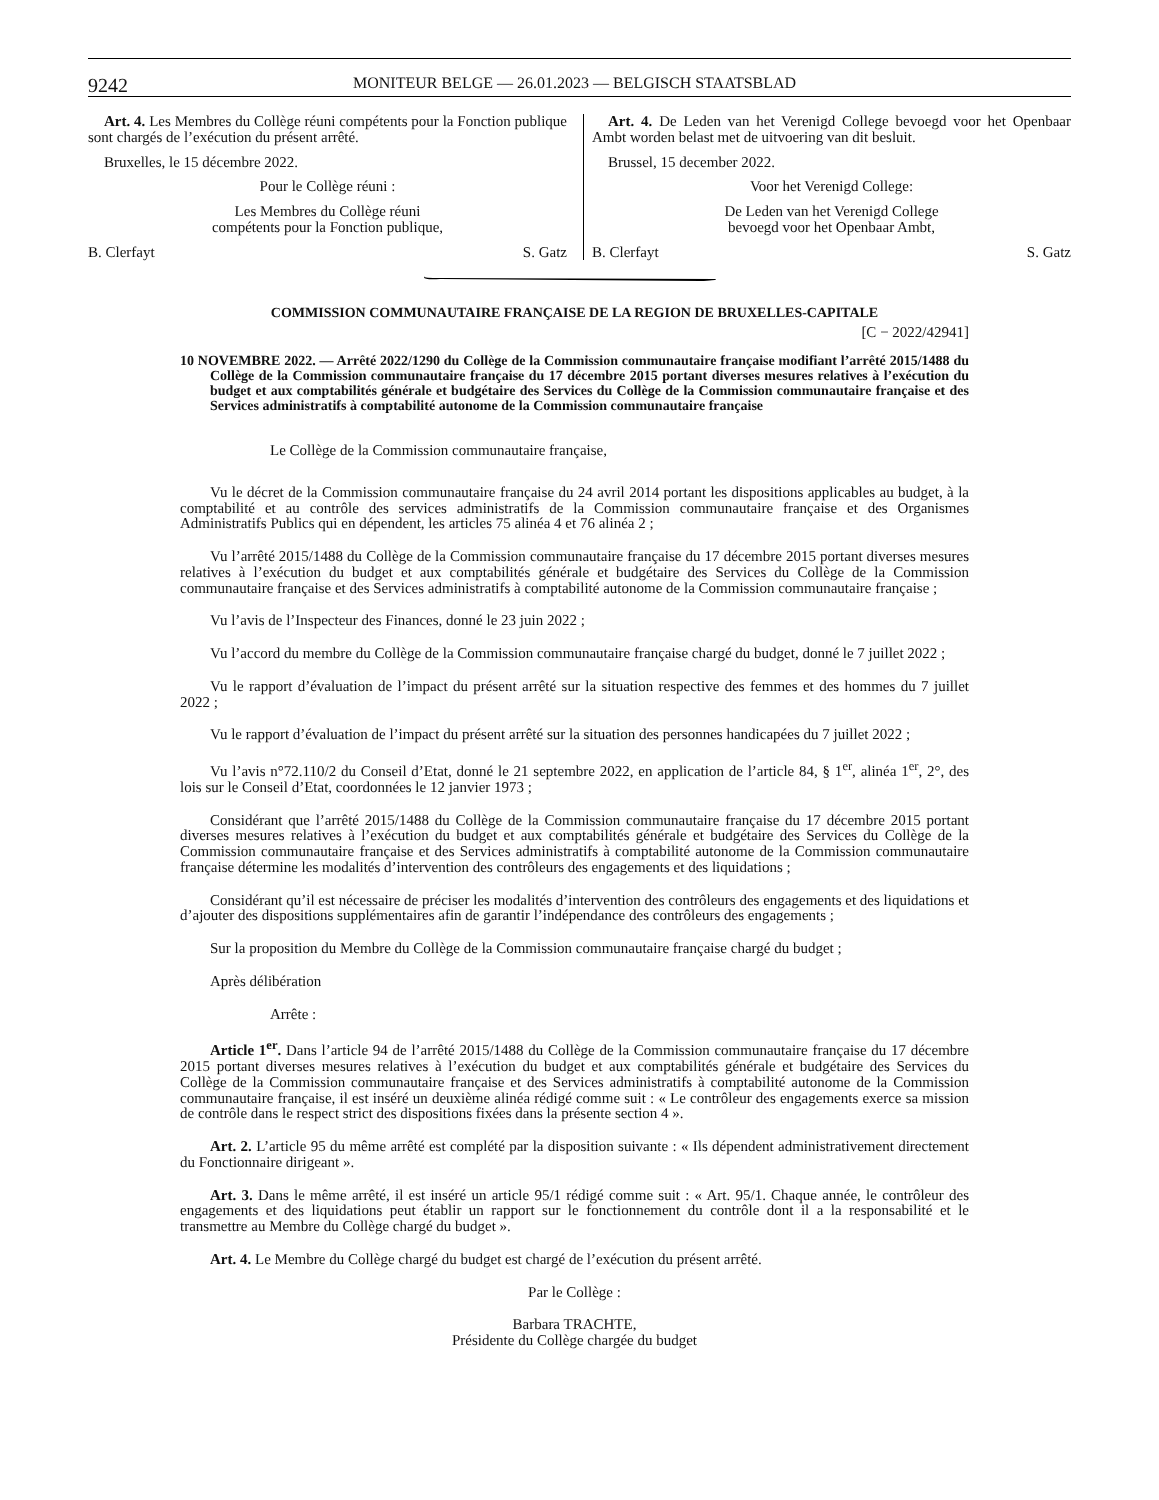9242 MONITEUR BELGE — 26.01.2023 — BELGISCH STAATSBLAD
Art. 4. Les Membres du Collège réuni compétents pour la Fonction publique sont chargés de l’exécution du présent arrêté.
Bruxelles, le 15 décembre 2022.
Pour le Collège réuni :
Les Membres du Collège réuni
compétents pour la Fonction publique,
B. Clerfayt S. Gatz
Art. 4. De Leden van het Verenigd College bevoegd voor het Openbaar Ambt worden belast met de uitvoering van dit besluit.
Brussel, 15 december 2022.
Voor het Verenigd College:
De Leden van het Verenigd College
bevoegd voor het Openbaar Ambt,
B. Clerfayt S. Gatz
COMMISSION COMMUNAUTAIRE FRANÇAISE DE LA REGION DE BRUXELLES-CAPITALE
[C − 2022/42941]
10 NOVEMBRE 2022. — Arrêté 2022/1290 du Collège de la Commission communautaire française modifiant l’arrêté 2015/1488 du Collège de la Commission communautaire française du 17 décembre 2015 portant diverses mesures relatives à l’exécution du budget et aux comptabilités générale et budgétaire des Services du Collège de la Commission communautaire française et des Services administratifs à comptabilité autonome de la Commission communautaire française
Le Collège de la Commission communautaire française,
Vu le décret de la Commission communautaire française du 24 avril 2014 portant les dispositions applicables au budget, à la comptabilité et au contrôle des services administratifs de la Commission communautaire française et des Organismes Administratifs Publics qui en dépendent, les articles 75 alinéa 4 et 76 alinéa 2 ;
Vu l’arrêté 2015/1488 du Collège de la Commission communautaire française du 17 décembre 2015 portant diverses mesures relatives à l’exécution du budget et aux comptabilités générale et budgétaire des Services du Collège de la Commission communautaire française et des Services administratifs à comptabilité autonome de la Commission communautaire française ;
Vu l’avis de l’Inspecteur des Finances, donné le 23 juin 2022 ;
Vu l’accord du membre du Collège de la Commission communautaire française chargé du budget, donné le 7 juillet 2022 ;
Vu le rapport d’évaluation de l’impact du présent arrêté sur la situation respective des femmes et des hommes du 7 juillet 2022 ;
Vu le rapport d’évaluation de l’impact du présent arrêté sur la situation des personnes handicapées du 7 juillet 2022 ;
Vu l’avis n°72.110/2 du Conseil d’Etat, donné le 21 septembre 2022, en application de l’article 84, § 1<sup>er</sup>, alinéa 1<sup>er</sup>, 2°, des lois sur le Conseil d’Etat, coordonnées le 12 janvier 1973 ;
Considérant que l’arrêté 2015/1488 du Collège de la Commission communautaire française du 17 décembre 2015 portant diverses mesures relatives à l’exécution du budget et aux comptabilités générale et budgétaire des Services du Collège de la Commission communautaire française et des Services administratifs à comptabilité autonome de la Commission communautaire française détermine les modalités d’intervention des contrôleurs des engagements et des liquidations ;
Considérant qu’il est nécessaire de préciser les modalités d’intervention des contrôleurs des engagements et des liquidations et d’ajouter des dispositions supplémentaires afin de garantir l’indépendance des contrôleurs des engagements ;
Sur la proposition du Membre du Collège de la Commission communautaire française chargé du budget ;
Après délibération
Arrête :
Article 1<sup>er</sup>. Dans l’article 94 de l’arrêté 2015/1488 du Collège de la Commission communautaire française du 17 décembre 2015 portant diverses mesures relatives à l’exécution du budget et aux comptabilités générale et budgétaire des Services du Collège de la Commission communautaire française et des Services administratifs à comptabilité autonome de la Commission communautaire française, il est inséré un deuxième alinéa rédigé comme suit : « Le contrôleur des engagements exerce sa mission de contrôle dans le respect strict des dispositions fixées dans la présente section 4 ».
Art. 2. L’article 95 du même arrêté est complété par la disposition suivante : « Ils dépendent administrativement directement du Fonctionnaire dirigeant ».
Art. 3. Dans le même arrêté, il est inséré un article 95/1 rédigé comme suit : « Art. 95/1. Chaque année, le contrôleur des engagements et des liquidations peut établir un rapport sur le fonctionnement du contrôle dont il a la responsabilité et le transmettre au Membre du Collège chargé du budget ».
Art. 4. Le Membre du Collège chargé du budget est chargé de l’exécution du présent arrêté.
Par le Collège :
Barbara TRACHTE,
Présidente du Collège chargée du budget